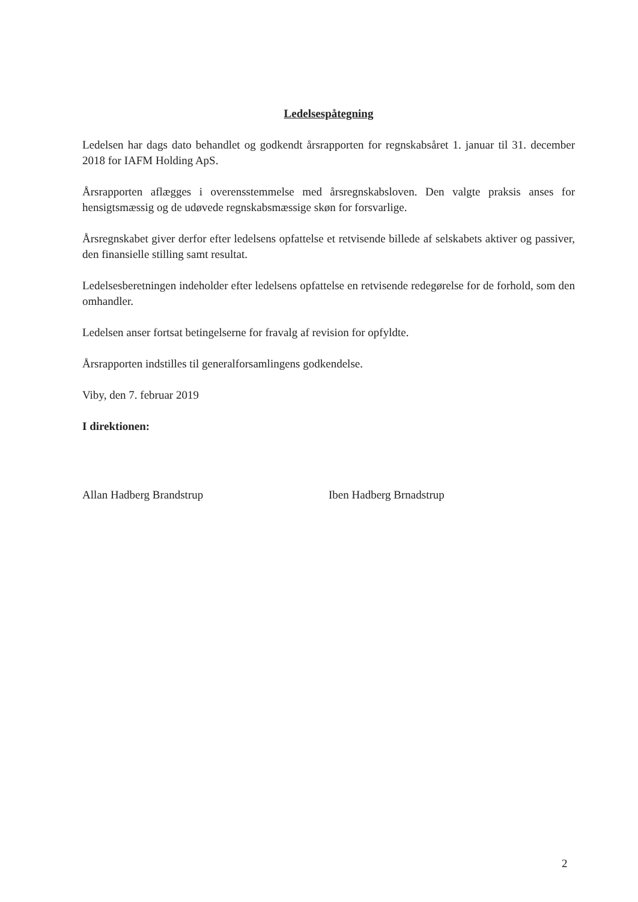Ledelsespåtegning
Ledelsen har dags dato behandlet og godkendt årsrapporten for regnskabsåret 1. januar til 31. december 2018 for IAFM Holding ApS.
Årsrapporten aflægges i overensstemmelse med årsregnskabsloven. Den valgte praksis anses for hensigtsmæssig og de udøvede regnskabsmæssige skøn for forsvarlige.
Årsregnskabet giver derfor efter ledelsens opfattelse et retvisende billede af selskabets aktiver og passiver, den finansielle stilling samt resultat.
Ledelsesberetningen indeholder efter ledelsens opfattelse en retvisende redegørelse for de forhold, som den omhandler.
Ledelsen anser fortsat betingelserne for fravalg af revision for opfyldte.
Årsrapporten indstilles til generalforsamlingens godkendelse.
Viby, den 7. februar 2019
I direktionen:
Allan Hadberg Brandstrup Iben Hadberg Brnadstrup
2